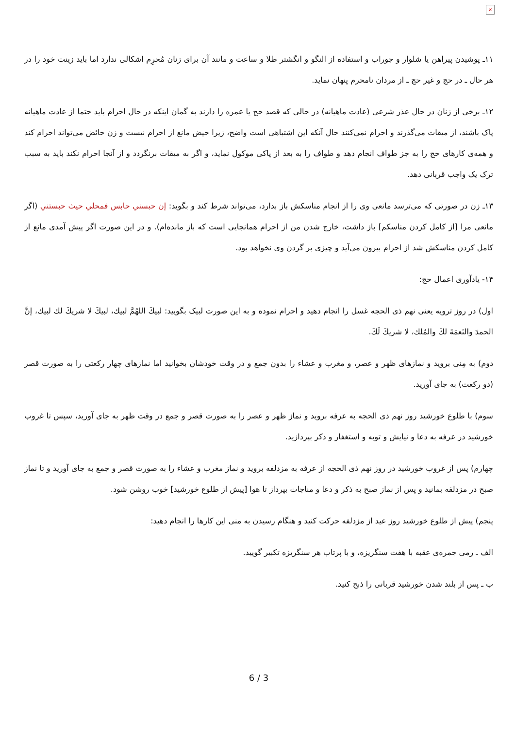×
۱۱ـ پوشیدن پیراهن یا شلوار و جوراب و استفاده از النگو و انگشتر طلا و ساعت و مانند آن برای زنان مُحرِم اشکالی ندارد اما باید زینت خود را در هر حال ـ در حج و غیر حج ـ از مردان نامحرم پنهان نماید.
۱۲ـ برخی از زنان در حال عذر شرعی (عادت ماهیانه) در حالی که قصد حج یا عمره را دارند به گمان اینکه در حال احرام باید حتما از عادت ماهیانه پاک باشند، از میقات می‌گذرند و احرام نمی‌کنند حال آنکه این اشتباهی است واضح، زیرا حیض مانع از احرام نیست و زن حائض می‌تواند احرام کند و همه‌ی کارهای حج را به جز طواف انجام دهد و طواف را به بعد از پاکی موکول نماید، و اگر به میقات برنگردد و از آنجا احرام نکند باید به سبب ترک یک واجب قربانی دهد.
۱۳ـ زن در صورتی که می‌ترسد مانعی وی را از انجام مناسکش باز بدارد، می‌تواند شرط کند و بگوید: إن حبسني حابس فمحلي حيث حبستني (اگر مانعی مرا [از کامل کردن مناسکم] باز داشت، خارج شدن من از احرام همانجایی است که باز مانده‌ام). و در این صورت اگر پیش آمدی مانع از کامل کردن مناسکش شد از احرام بیرون می‌آید و چیزی بر گردن وی نخواهد بود.
۱۴- یادآوری اعمال حج:
اول) در روز ترویه یعنی نهم ذی الحجه غسل را انجام دهید و احرام نموده و به این صورت لبیک بگویید: لبيكَ اللهُمَّ لبيك، لبيكَ لا شريكَ لك لبيك، إنَّ الحمدَ والنَعمَةَ لكَ والمُلك، لا شريكَ لَكَ.
دوم) به مِنی بروید و نمازهای ظهر و عصر، و مغرب و عشاء را بدون جمع و در وقت خودشان بخوانید اما نمازهای چهار رکعتی را به صورت قصر (دو رکعت) به جای آورید.
سوم) با طلوع خورشید روز نهم ذی الحجه به عرفه بروید و نماز ظهر و عصر را به صورت قصر و جمع در وقت ظهر به جای آورید، سپس تا غروب خورشید در عرفه به دعا و نیایش و توبه و استغفار و ذکر بپردازید.
چهارم) پس از غروب خورشید در روز نهم ذی الحجه از عرفه به مزدلفه بروید و نماز مغرب و عشاء را به صورت قصر و جمع به جای آورید و تا نماز صبح در مزدلفه بمانید و پس از نماز صبح به ذکر و دعا و مناجات بپرداز تا هوا [پیش از طلوع خورشید] خوب روشن شود.
پنجم) پیش از طلوع خورشید روز عید از مزدلفه حرکت کنید و هنگام رسیدن به منی این کارها را انجام دهید:
الف ـ رمی جمره‌ی عقبه با هفت سنگریزه، و با پرتاب هر سنگریزه تکبیر گویید.
ب ـ پس از بلند شدن خورشید قربانی را ذبح کنید.
6 / 3